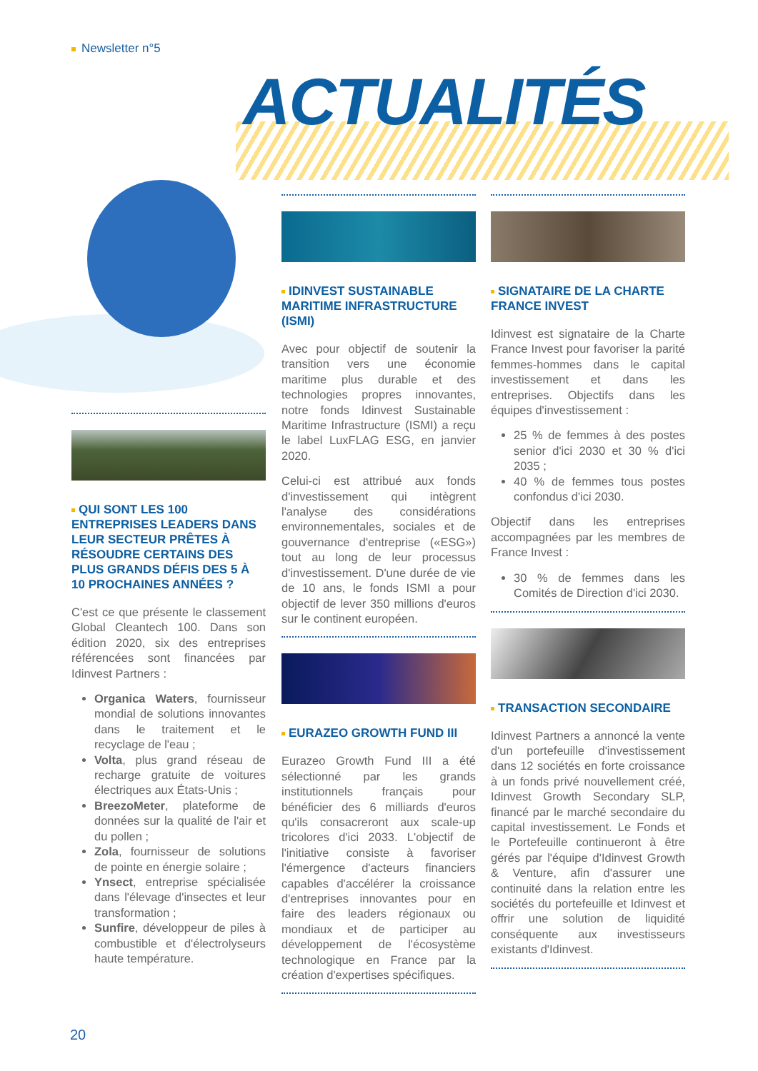Newsletter n°5
ACTUALITÉS
QUI SONT LES 100 ENTREPRISES LEADERS DANS LEUR SECTEUR PRÊTES À RÉSOUDRE CERTAINS DES PLUS GRANDS DÉFIS DES 5 À 10 PROCHAINES ANNÉES ?
C'est ce que présente le classement Global Cleantech 100. Dans son édition 2020, six des entreprises référencées sont financées par Idinvest Partners :
Organica Waters, fournisseur mondial de solutions innovantes dans le traitement et le recyclage de l'eau ;
Volta, plus grand réseau de recharge gratuite de voitures électriques aux États-Unis ;
BreezoMeter, plateforme de données sur la qualité de l'air et du pollen ;
Zola, fournisseur de solutions de pointe en énergie solaire ;
Ynsect, entreprise spécialisée dans l'élevage d'insectes et leur transformation ;
Sunfire, développeur de piles à combustible et d'électrolyseurs haute température.
IDINVEST SUSTAINABLE MARITIME INFRASTRUCTURE (ISMI)
Avec pour objectif de soutenir la transition vers une économie maritime plus durable et des technologies propres innovantes, notre fonds Idinvest Sustainable Maritime Infrastructure (ISMI) a reçu le label LuxFLAG ESG, en janvier 2020.
Celui-ci est attribué aux fonds d'investissement qui intègrent l'analyse des considérations environnementales, sociales et de gouvernance d'entreprise («ESG») tout au long de leur processus d'investissement. D'une durée de vie de 10 ans, le fonds ISMI a pour objectif de lever 350 millions d'euros sur le continent européen.
EURAZEO GROWTH FUND III
Eurazeo Growth Fund III a été sélectionné par les grands institutionnels français pour bénéficier des 6 milliards d'euros qu'ils consacreront aux scale-up tricolores d'ici 2033. L'objectif de l'initiative consiste à favoriser l'émergence d'acteurs financiers capables d'accélérer la croissance d'entreprises innovantes pour en faire des leaders régionaux ou mondiaux et de participer au développement de l'écosystème technologique en France par la création d'expertises spécifiques.
SIGNATAIRE DE LA CHARTE FRANCE INVEST
Idinvest est signataire de la Charte France Invest pour favoriser la parité femmes-hommes dans le capital investissement et dans les entreprises. Objectifs dans les équipes d'investissement :
25 % de femmes à des postes senior d'ici 2030 et 30 % d'ici 2035 ;
40 % de femmes tous postes confondus d'ici 2030.
Objectif dans les entreprises accompagnées par les membres de France Invest :
30 % de femmes dans les Comités de Direction d'ici 2030.
TRANSACTION SECONDAIRE
Idinvest Partners a annoncé la vente d'un portefeuille d'investissement dans 12 sociétés en forte croissance à un fonds privé nouvellement créé, Idinvest Growth Secondary SLP, financé par le marché secondaire du capital investissement. Le Fonds et le Portefeuille continueront à être gérés par l'équipe d'Idinvest Growth & Venture, afin d'assurer une continuité dans la relation entre les sociétés du portefeuille et Idinvest et offrir une solution de liquidité conséquente aux investisseurs existants d'Idinvest.
20